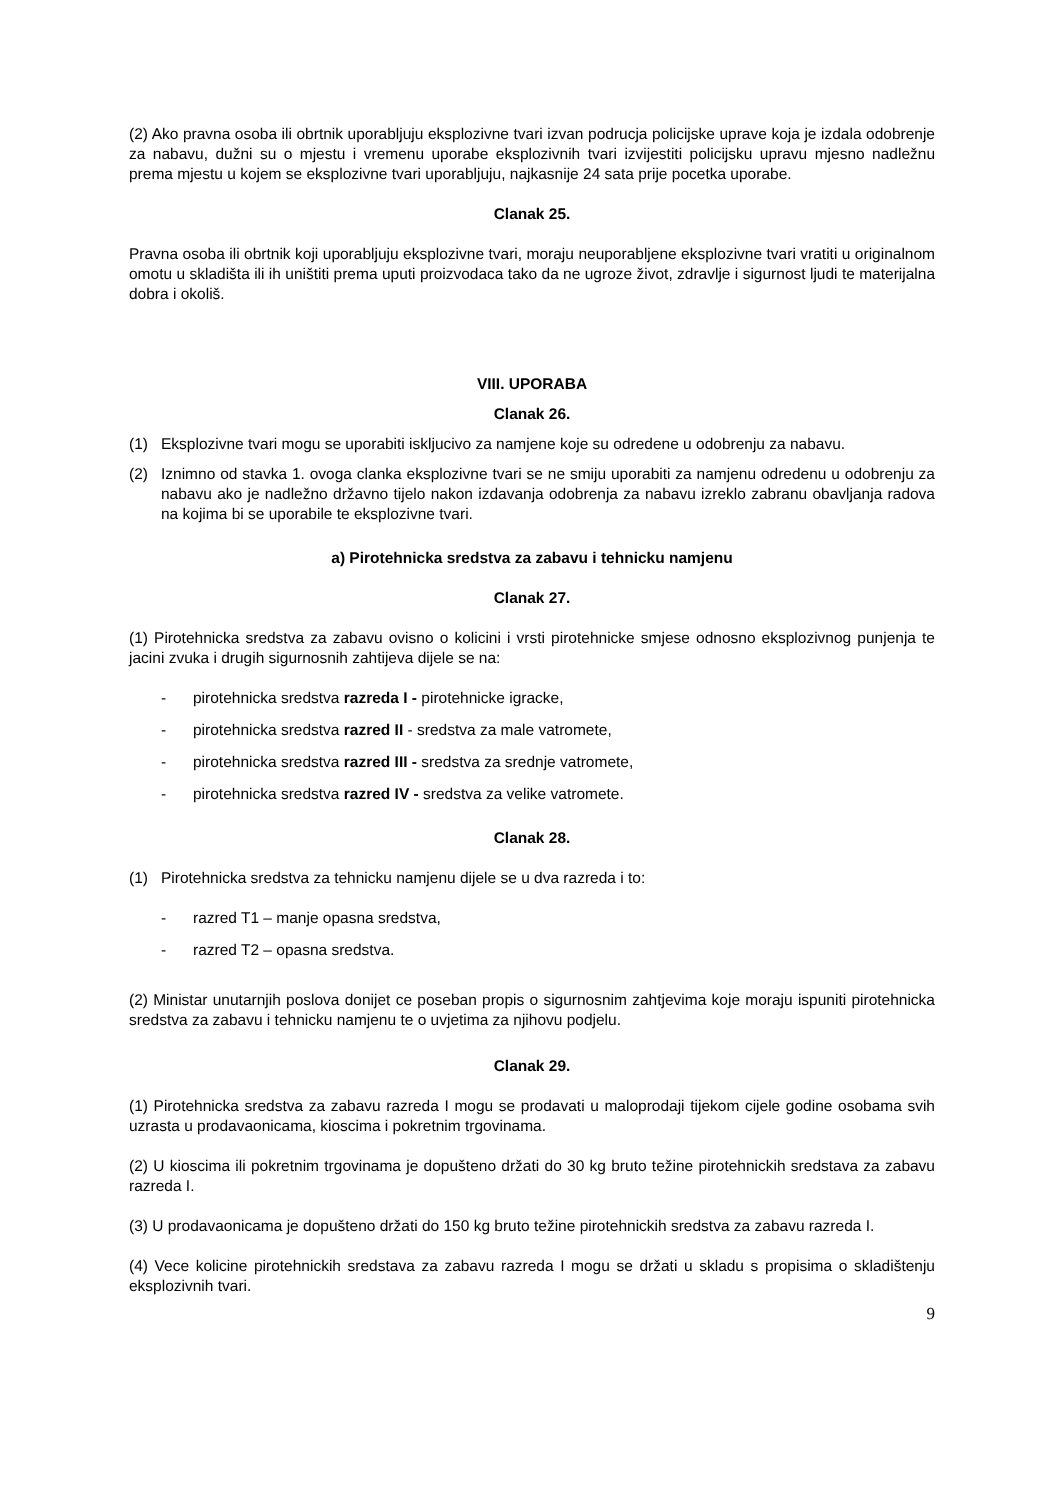(2) Ako pravna osoba ili obrtnik uporabljuju eksplozivne tvari izvan podrucja policijske uprave koja je izdala odobrenje za nabavu, dužni su o mjestu i vremenu uporabe eksplozivnih tvari izvijestiti policijsku upravu mjesno nadležnu prema mjestu u kojem se eksplozivne tvari uporabljuju, najkasnije 24 sata prije pocetka uporabe.
Clanak 25.
Pravna osoba ili obrtnik koji uporabljuju eksplozivne tvari, moraju neuporabljene eksplozivne tvari vratiti u originalnom omotu u skladišta ili ih uništiti prema uputi proizvodaca tako da ne ugroze život, zdravlje i sigurnost ljudi te materijalna dobra i okoliš.
VIII. UPORABA
Clanak 26.
(1) Eksplozivne tvari mogu se uporabiti iskljucivo za namjene koje su odredene u odobrenju za nabavu.
(2) Iznimno od stavka 1. ovoga clanka eksplozivne tvari se ne smiju uporabiti za namjenu odredenu u odobrenju za nabavu ako je nadležno državno tijelo nakon izdavanja odobrenja za nabavu izreklo zabranu obavljanja radova na kojima bi se uporabile te eksplozivne tvari.
a) Pirotehnicka sredstva za zabavu i tehnicku namjenu
Clanak 27.
(1) Pirotehnicka sredstva za zabavu ovisno o kolicini i vrsti pirotehnicke smjese odnosno eksplozivnog punjenja te jacini zvuka i drugih sigurnosnih zahtijeva dijele se na:
- pirotehnicka sredstva razreda I - pirotehnicke igracke,
- pirotehnicka sredstva razred II - sredstva za male vatromete,
- pirotehnicka sredstva razred III - sredstva za srednje vatromete,
- pirotehnicka sredstva razred IV - sredstva za velike vatromete.
Clanak 28.
(1) Pirotehnicka sredstva za tehnicku namjenu dijele se u dva razreda i to:
- razred T1 – manje opasna sredstva,
- razred T2 – opasna sredstva.
(2) Ministar unutarnjih poslova donijet ce poseban propis o sigurnosnim zahtjevima koje moraju ispuniti pirotehnicka sredstva za zabavu i tehnicku namjenu te o uvjetima za njihovu podjelu.
Clanak 29.
(1) Pirotehnicka sredstva za zabavu razreda I mogu se prodavati u maloprodaji tijekom cijele godine osobama svih uzrasta u prodavaonicama, kioscima i pokretnim trgovinama.
(2) U kioscima ili pokretnim trgovinama je dopušteno držati do 30 kg bruto težine pirotehnickih sredstava za zabavu razreda I.
(3) U prodavaonicama je dopušteno držati do 150 kg bruto težine pirotehnickih sredstva za zabavu razreda I.
(4) Vece kolicine pirotehnickih sredstava za zabavu razreda I mogu se držati u skladu s propisima o skladištenju eksplozivnih tvari.
9